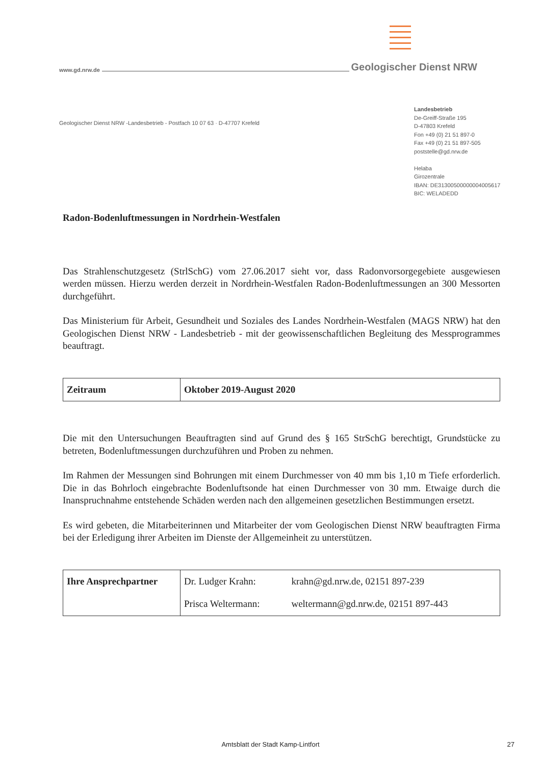www.gd.nrw.de Geologischer Dienst NRW
Geologischer Dienst NRW -Landesbetrieb - Postfach 10 07 63 · D-47707 Krefeld
Landesbetrieb
De-Greiff-Straße 195
D-47803 Krefeld
Fon +49 (0) 21 51 897-0
Fax +49 (0) 21 51 897-505
poststelle@gd.nrw.de
Helaba
Girozentrale
IBAN: DE31300500000004005617
BIC: WELADEDD
Radon-Bodenluftmessungen in Nordrhein-Westfalen
Das Strahlenschutzgesetz (StrlSchG) vom 27.06.2017 sieht vor, dass Radonvorsorgegebiete ausgewiesen werden müssen. Hierzu werden derzeit in Nordrhein-Westfalen Radon-Bodenluftmessungen an 300 Messorten durchgeführt.
Das Ministerium für Arbeit, Gesundheit und Soziales des Landes Nordrhein-Westfalen (MAGS NRW) hat den Geologischen Dienst NRW - Landesbetrieb - mit der geowissenschaftlichen Begleitung des Messprogrammes beauftragt.
| Zeitraum | Oktober 2019-August 2020 |
Die mit den Untersuchungen Beauftragten sind auf Grund des § 165 StrSchG berechtigt, Grundstücke zu betreten, Bodenluftmessungen durchzuführen und Proben zu nehmen.
Im Rahmen der Messungen sind Bohrungen mit einem Durchmesser von 40 mm bis 1,10 m Tiefe erforderlich. Die in das Bohrloch eingebrachte Bodenluftsonde hat einen Durchmesser von 30 mm. Etwaige durch die Inanspruchnahme entstehende Schäden werden nach den allgemeinen gesetzlichen Bestimmungen ersetzt.
Es wird gebeten, die Mitarbeiterinnen und Mitarbeiter der vom Geologischen Dienst NRW beauftragten Firma bei der Erledigung ihrer Arbeiten im Dienste der Allgemeinheit zu unterstützen.
| Ihre Ansprechpartner | Dr. Ludger Krahn: | krahn@gd.nrw.de, 02151 897-239 |
| | Prisca Weltermann: | weltermann@gd.nrw.de, 02151 897-443 |
Amtsblatt der Stadt Kamp-Lintfort 27